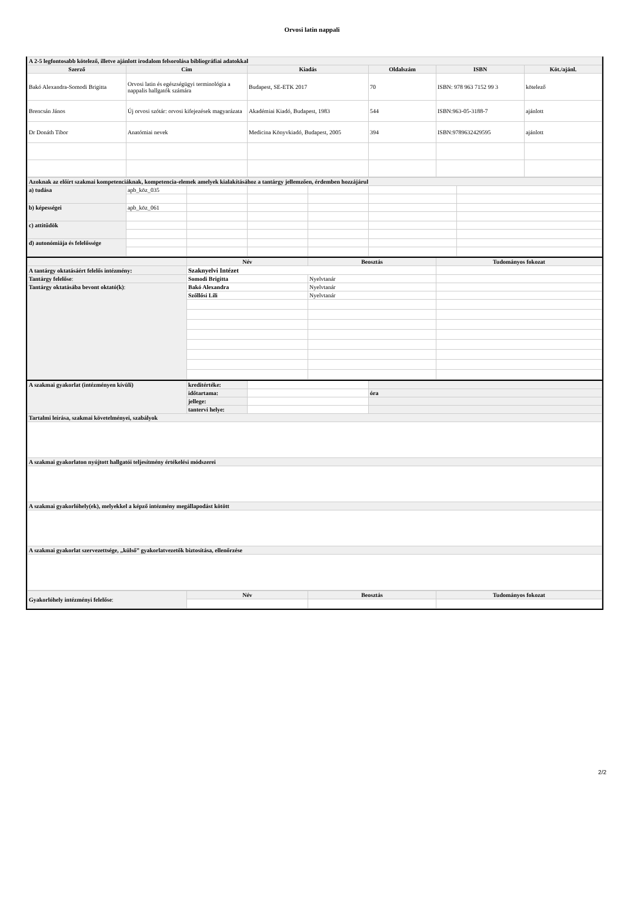Orvosi latin nappali
| A 2-5 legfontosabb kötelező, illetve ajánlott irodalom felsorolása bibliográfiai adatokkal | | | | | |
| Szerző | Cím | Kiadás | Oldalszám | ISBN | Köt./ajánl. |
| Bakó Alexandra-Somodi Brigitta | Orvosi latin és egészségügyi terminológia a nappalis hallgatók számára | Budapest, SE-ETK 2017 | 70 | ISBN: 978 963 7152 99 3 | kötelező |
| Brencsán János | Új orvosi szótár: orvosi kifejezések magyarázata | Akadémiai Kiadó, Budapest, 1983 | 544 | ISBN:963-05-3188-7 | ajánlott |
| Dr Donáth Tibor | Anatómiai nevek | Medicina Könyvkiadó, Budapest, 2005 | 394 | ISBN:9789632429595 | ajánlott |
| Azoknak az előírt szakmai kompetenciáknak, kompetencia-elemek amelyek kialakításához a tantárgy jellemzően, érdemben hozzájárul | | | | | | |
| a) tudása | apb_köz_035 | | | | | |
| b) képességei | apb_köz_061 | | | | | |
| c) attitűdök | | | | | | |
| d) autonómiája és felelőssége | | | | | | |
| | Név | Beosztás | Tudományos fokozat |
| A tantárgy oktatásáért felelős intézmény: | Szaknyelvi Intézet | | |
| Tantárgy felelőse : | Somodi Brigitta | Nyelvtanár | |
| Tantárgy oktatásába bevont oktató(k) : | Bakó Alexandra | Nyelvtanár | |
| | Szőllősi Lili | Nyelvtanár | |
| A szakmai gyakorlat (intézményen kívüli) | kreditértéke: | | |
| | időtartama: | | óra |
| | jellege: | | |
| | tantervi helye: | | |
| Tartalmi leírása, szakmai követelményei, szabályok | | | |
| A szakmai gyakorlaton nyújtott hallgatói teljesítmény értékelési módszerei | | | |
| A szakmai gyakorlóhely(ek), melyekkel a képző intézmény megállapodást kötött | | | |
| A szakmai gyakorlat szervezettsége, „külső” gyakorlatvezetők biztosítása, ellenőrzése | | | |
| Gyakorlóhely intézményi felelőse : | Név | Beosztás | Tudományos fokozat |
2/2